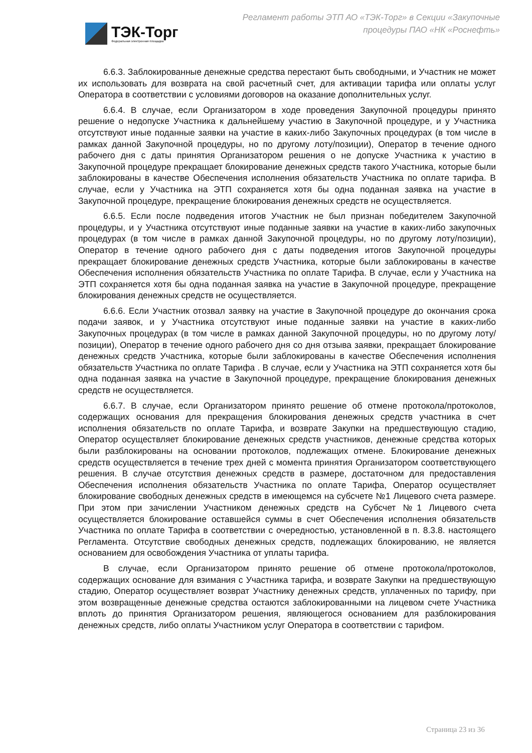ТЭК-Торг
Федеральная электронная площадка
Регламент работы ЭТП АО «ТЭК-Торг» в Секции «Закупочные процедуры ПАО «НК «Роснефть»
6.6.3. Заблокированные денежные средства перестают быть свободными, и Участник не может их использовать для возврата на свой расчетный счет, для активации тарифа или оплаты услуг Оператора в соответствии с условиями договоров на оказание дополнительных услуг.
6.6.4. В случае, если Организатором в ходе проведения Закупочной процедуры принято решение о недопуске Участника к дальнейшему участию в Закупочной процедуре, и у Участника отсутствуют иные поданные заявки на участие в каких-либо Закупочных процедурах (в том числе в рамках данной Закупочной процедуры, но по другому лоту/позиции), Оператор в течение одного рабочего дня с даты принятия Организатором решения о не допуске Участника к участию в Закупочной процедуре прекращает блокирование денежных средств такого Участника, которые были заблокированы в качестве Обеспечения исполнения обязательств Участника по оплате тарифа. В случае, если у Участника на ЭТП сохраняется хотя бы одна поданная заявка на участие в Закупочной процедуре, прекращение блокирования денежных средств не осуществляется.
6.6.5. Если после подведения итогов Участник не был признан победителем Закупочной процедуры, и у Участника отсутствуют иные поданные заявки на участие в каких-либо закупочных процедурах (в том числе в рамках данной Закупочной процедуры, но по другому лоту/позиции), Оператор в течение одного рабочего дня с даты подведения итогов Закупочной процедуры прекращает блокирование денежных средств Участника, которые были заблокированы в качестве Обеспечения исполнения обязательств Участника по оплате Тарифа. В случае, если у Участника на ЭТП сохраняется хотя бы одна поданная заявка на участие в Закупочной процедуре, прекращение блокирования денежных средств не осуществляется.
6.6.6. Если Участник отозвал заявку на участие в Закупочной процедуре до окончания срока подачи заявок, и у Участника отсутствуют иные поданные заявки на участие в каких-либо Закупочных процедурах (в том числе в рамках данной Закупочной процедуры, но по другому лоту/позиции), Оператор в течение одного рабочего дня со дня отзыва заявки, прекращает блокирование денежных средств Участника, которые были заблокированы в качестве Обеспечения исполнения обязательств Участника по оплате Тарифа . В случае, если у Участника на ЭТП сохраняется хотя бы одна поданная заявка на участие в Закупочной процедуре, прекращение блокирования денежных средств не осуществляется.
6.6.7. В случае, если Организатором принято решение об отмене протокола/протоколов, содержащих основания для прекращения блокирования денежных средств участника в счет исполнения обязательств по оплате Тарифа, и возврате Закупки на предшествующую стадию, Оператор осуществляет блокирование денежных средств участников, денежные средства которых были разблокированы на основании протоколов, подлежащих отмене. Блокирование денежных средств осуществляется в течение трех дней с момента принятия Организатором соответствующего решения. В случае отсутствия денежных средств в размере, достаточном для предоставления Обеспечения исполнения обязательств Участника по оплате Тарифа, Оператор осуществляет блокирование свободных денежных средств в имеющемся на субсчете №1 Лицевого счета размере. При этом при зачислении Участником денежных средств на Субсчет №1 Лицевого счета осуществляется блокирование оставшейся суммы в счет Обеспечения исполнения обязательств Участника по оплате Тарифа в соответствии с очередностью, установленной в п. 8.3.8. настоящего Регламента. Отсутствие свободных денежных средств, подлежащих блокированию, не является основанием для освобождения Участника от уплаты тарифа.
В случае, если Организатором принято решение об отмене протокола/протоколов, содержащих основание для взимания с Участника тарифа, и возврате Закупки на предшествующую стадию, Оператор осуществляет возврат Участнику денежных средств, уплаченных по тарифу, при этом возвращенные денежные средства остаются заблокированными на лицевом счете Участника вплоть до принятия Организатором решения, являющегося основанием для разблокирования денежных средств, либо оплаты Участником услуг Оператора в соответствии с тарифом.
Страница 23 из 36